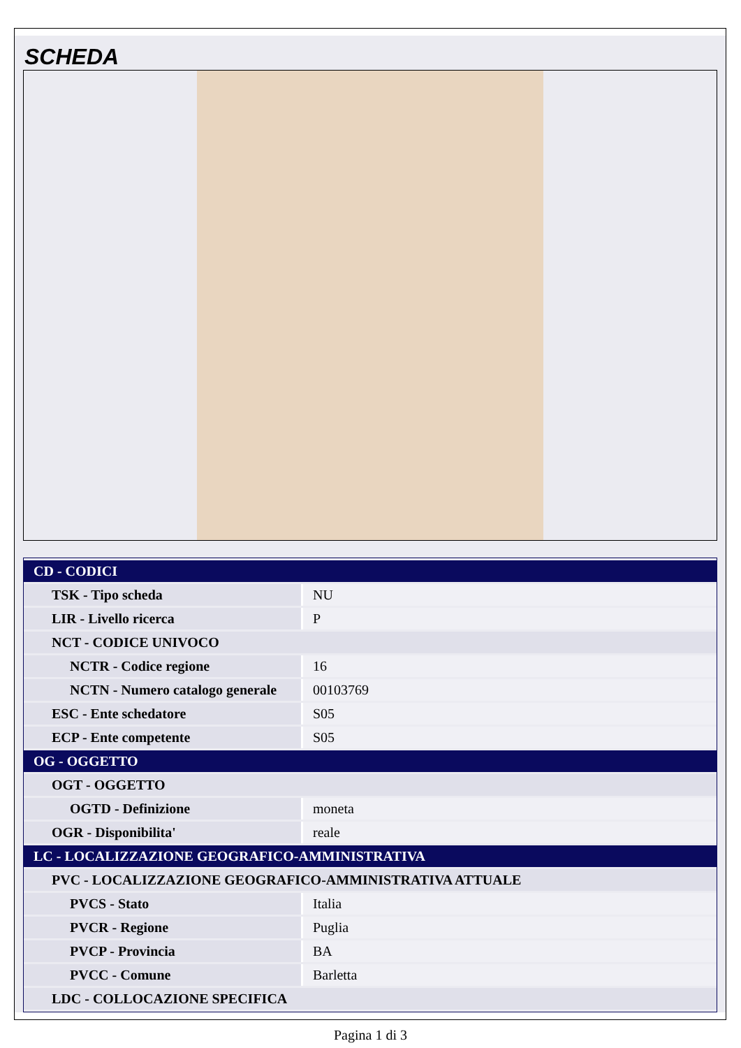SCHEDA
| CD - CODICI | |
| TSK - Tipo scheda | NU |
| LIR - Livello ricerca | P |
| NCT - CODICE UNIVOCO | |
| NCTR - Codice regione | 16 |
| NCTN - Numero catalogo generale | 00103769 |
| ESC - Ente schedatore | S05 |
| ECP - Ente competente | S05 |
| OG - OGGETTO | |
| OGT - OGGETTO | |
| OGTD - Definizione | moneta |
| OGR - Disponibilita' | reale |
| LC - LOCALIZZAZIONE GEOGRAFICO-AMMINISTRATIVA | |
| PVC - LOCALIZZAZIONE GEOGRAFICO-AMMINISTRATIVA ATTUALE | |
| PVCS - Stato | Italia |
| PVCR - Regione | Puglia |
| PVCP - Provincia | BA |
| PVCC - Comune | Barletta |
| LDC - COLLOCAZIONE SPECIFICA | |
Pagina 1 di 3